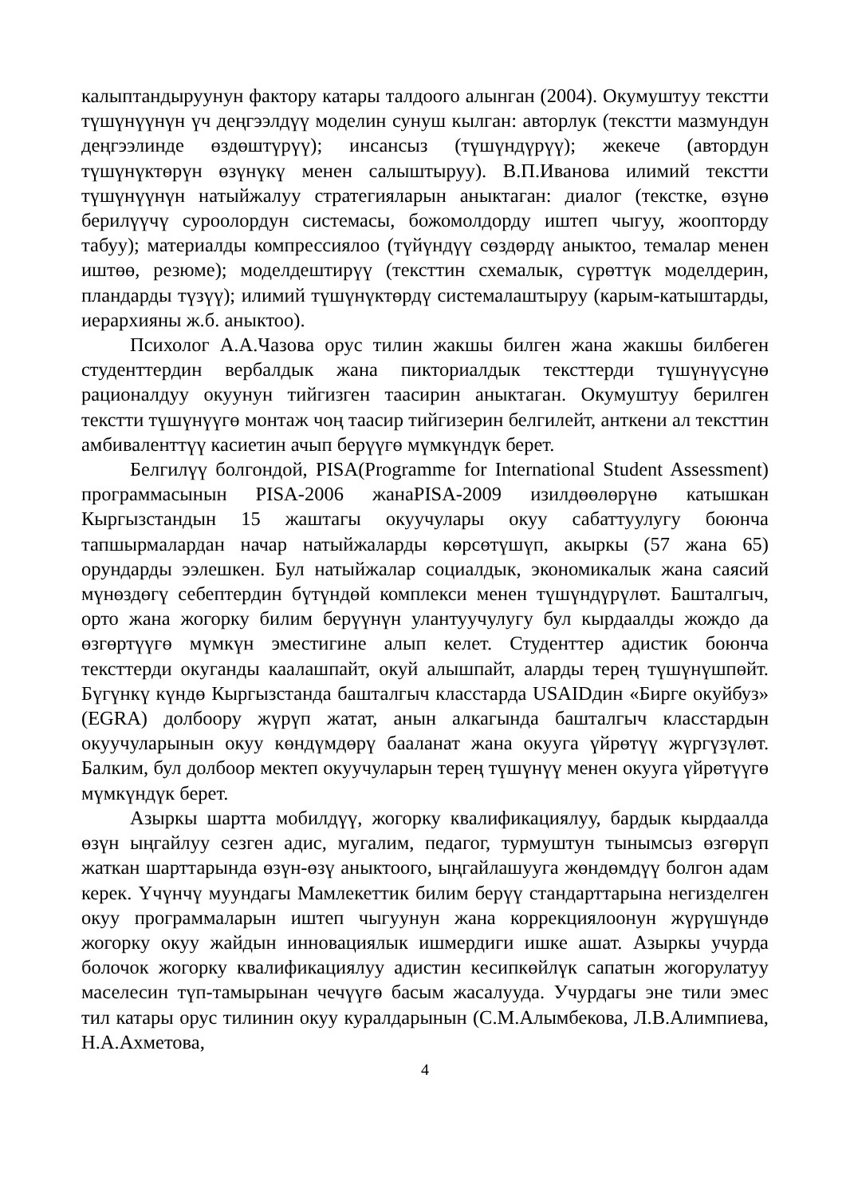калыптандыруунун фактору катары талдоого алынган (2004). Окумуштуу текстти түшүнүүнүн үч деңгээлдүү моделин сунуш кылган: авторлук (текстти мазмундун деңгээлинде өздөштүрүү); инсансыз (түшүндүрүү); жекече (автордун түшүнүктөрүн өзүнүкү менен салыштыруу). В.П.Иванова илимий текстти түшүнүүнүн натыйжалуу стратегияларын аныктаган: диалог (текстке, өзүнө берилүүчү суроолордун системасы, божомолдорду иштеп чыгуу, жоопторду табуу); материалды компрессиялоо (түйүндүү сөздөрдү аныктоо, темалар менен иштөө, резюме); моделдештирүү (тексттин схемалык, сүрөттүк моделдерин, пландарды түзүү); илимий түшүнүктөрдү системалаштыруу (карым-катыштарды, иерархияны ж.б. аныктоо).
Психолог А.А.Чазова орус тилин жакшы билген жана жакшы билбеген студенттердин вербалдык жана пикториалдык тексттерди түшүнүүсүнө рационалдуу окуунун тийгизген таасирин аныктаган. Окумуштуу берилген текстти түшүнүүгө монтаж чоң таасир тийгизерин белгилейт, анткени ал тексттин амбиваленттүү касиетин ачып берүүгө мүмкүндүк берет.
Белгилүү болгондой, PISA(Programme for International Student Assessment) программасынын PISA-2006 жанаPISA-2009 изилдөөлөрүнө катышкан Кыргызстандын 15 жаштагы окуучулары окуу сабаттуулугу боюнча тапшырмалардан начар натыйжаларды көрсөтүшүп, акыркы (57 жана 65) орундарды ээлешкен. Бул натыйжалар социалдык, экономикалык жана саясий мүнөздөгү себептердин бүтүндөй комплекси менен түшүндүрүлөт. Башталгыч, орто жана жогорку билим берүүнүн улантуучулугу бул кырдаалды жождо да өзгөртүүгө мүмкүн эместигине алып келет. Студенттер адистик боюнча тексттерди окуганды каалашпайт, окуй алышпайт, аларды терең түшүнүшпөйт. Бүгүнкү күндө Кыргызстанда башталгыч класстарда USAIDдин «Бирге окуйбуз» (EGRA) долбоору жүрүп жатат, анын алкагында башталгыч класстардын окуучуларынын окуу көндүмдөрү бааланат жана окууга үйрөтүү жүргүзүлөт. Балким, бул долбоор мектеп окуучуларын терең түшүнүү менен окууга үйрөтүүгө мүмкүндүк берет.
Азыркы шартта мобилдүү, жогорку квалификациялуу, бардык кырдаалда өзүн ыңгайлуу сезген адис, мугалим, педагог, турмуштун тынымсыз өзгөрүп жаткан шарттарында өзүн-өзү аныктоого, ыңгайлашууга жөндөмдүү болгон адам керек. Үчүнчү муундагы Мамлекеттик билим берүү стандарттарына негизделген окуу программаларын иштеп чыгуунун жана коррекциялоонун жүрүшүндө жогорку окуу жайдын инновациялык ишмердиги ишке ашат. Азыркы учурда болочок жогорку квалификациялуу адистин кесипкөйлүк сапатын жогорулатуу маселесин түп-тамырынан чечүүгө басым жасалууда. Учурдагы эне тили эмес тил катары орус тилинин окуу куралдарынын (С.М.Алымбекова, Л.В.Алимпиева, Н.А.Ахметова,
4